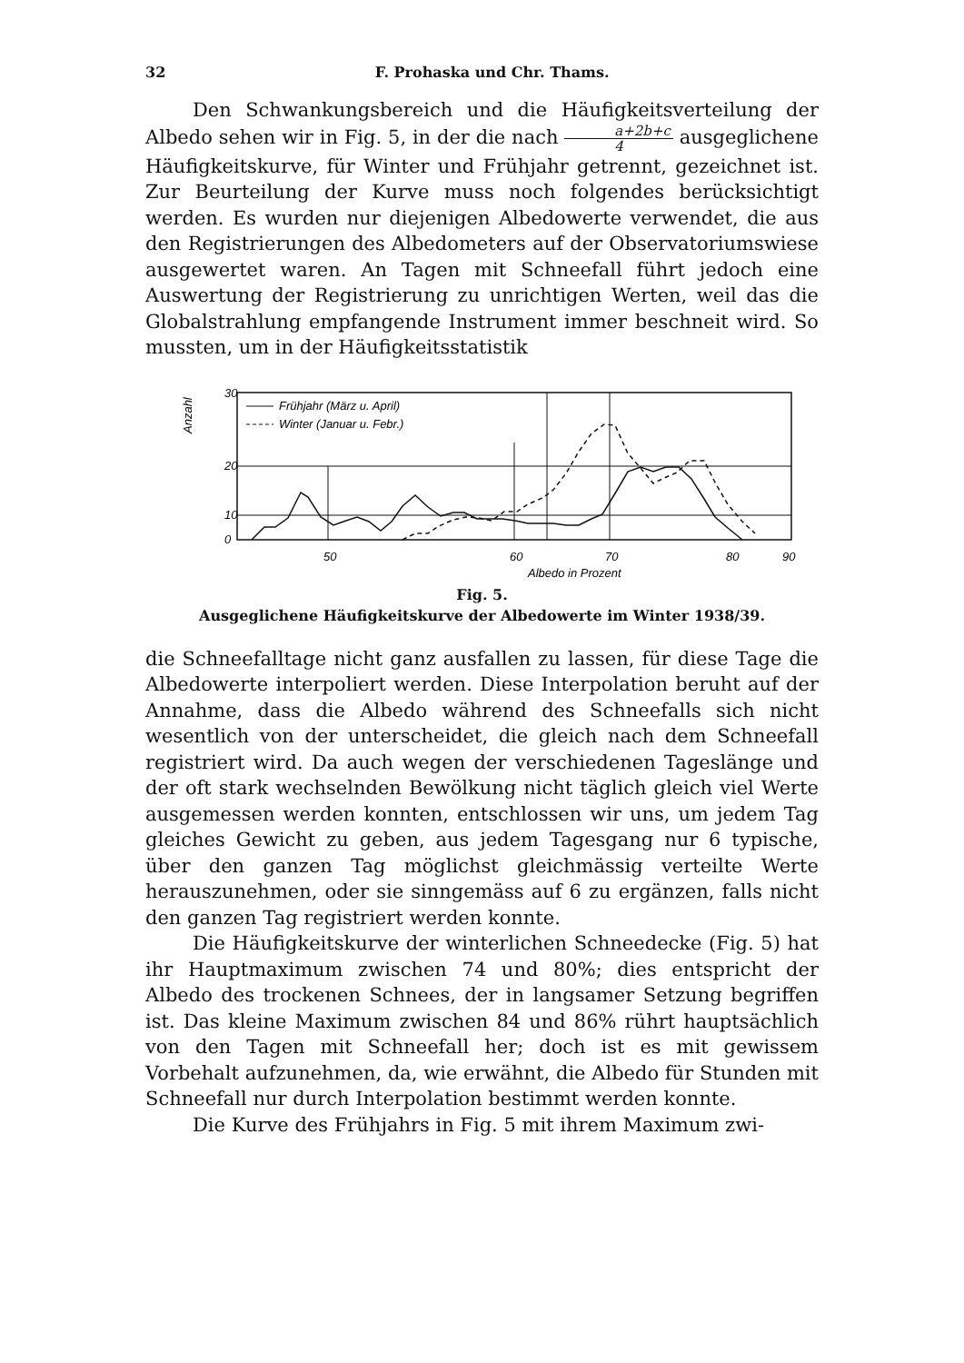32 F. Prohaska und Chr. Thams.
Den Schwankungsbereich und die Häufigkeitsverteilung der Albedo sehen wir in Fig. 5, in der die nach a+2b+c 4 ausgeglichene Häufigkeitskurve, für Winter und Frühjahr getrennt, gezeichnet ist. Zur Beurteilung der Kurve muss noch folgendes berücksichtigt werden. Es wurden nur diejenigen Albedowerte verwendet, die aus den Registrierungen des Albedometers auf der Observatoriumswiese ausgewertet waren. An Tagen mit Schneefall führt jedoch eine Auswertung der Registrierung zu unrichtigen Werten, weil das die Globalstrahlung empfangende Instrument immer beschneit wird. So mussten, um in der Häufigkeitsstatistik
30
20
10
0
Anzahl
Frühjahr (März u. April)
Winter (Januar u. Febr.)
50
60
70
80
90
Albedo in Prozent
Fig. 5.
Ausgeglichene Häufigkeitskurve der Albedowerte im Winter 1938/39.
die Schneefalltage nicht ganz ausfallen zu lassen, für diese Tage die Albedowerte interpoliert werden. Diese Interpolation beruht auf der Annahme, dass die Albedo während des Schneefalls sich nicht wesentlich von der unterscheidet, die gleich nach dem Schneefall registriert wird. Da auch wegen der verschiedenen Tageslänge und der oft stark wechselnden Bewölkung nicht täglich gleich viel Werte ausgemessen werden konnten, entschlossen wir uns, um jedem Tag gleiches Gewicht zu geben, aus jedem Tagesgang nur 6 typische, über den ganzen Tag möglichst gleichmässig verteilte Werte herauszunehmen, oder sie sinngemäss auf 6 zu ergänzen, falls nicht den ganzen Tag registriert werden konnte.
Die Häufigkeitskurve der winterlichen Schneedecke (Fig. 5) hat ihr Hauptmaximum zwischen 74 und 80%; dies entspricht der Albedo des trockenen Schnees, der in langsamer Setzung begriffen ist. Das kleine Maximum zwischen 84 und 86% rührt hauptsächlich von den Tagen mit Schneefall her; doch ist es mit gewissem Vorbehalt aufzunehmen, da, wie erwähnt, die Albedo für Stunden mit Schneefall nur durch Interpolation bestimmt werden konnte.
Die Kurve des Frühjahrs in Fig. 5 mit ihrem Maximum zwi-